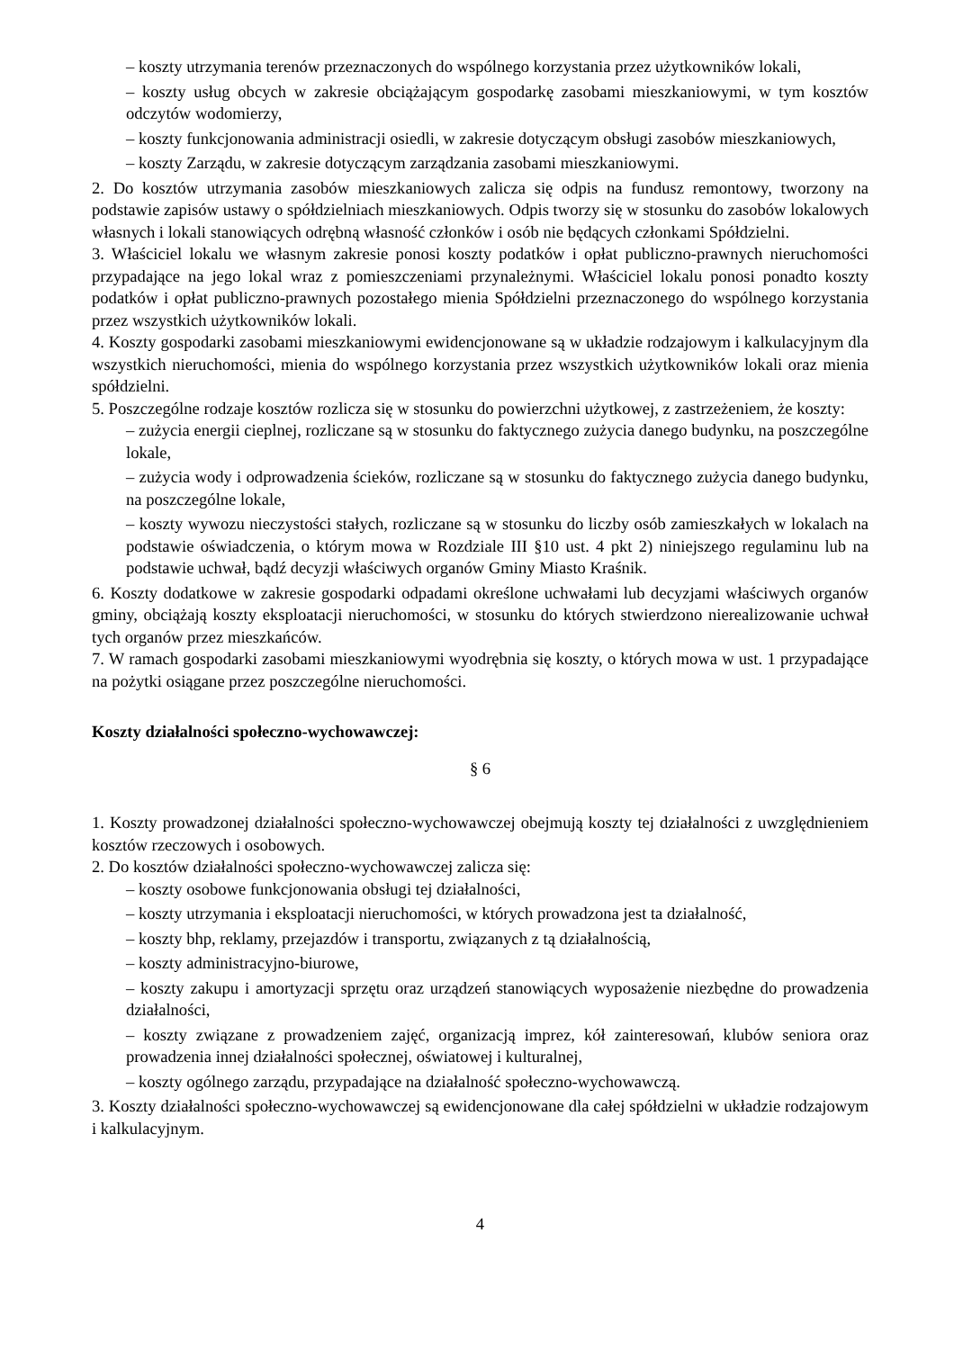– koszty utrzymania terenów przeznaczonych do wspólnego korzystania przez użytkowników lokali,
– koszty usług obcych w zakresie obciążającym gospodarkę zasobami mieszkaniowymi, w tym kosztów odczytów wodomierzy,
– koszty funkcjonowania administracji osiedli, w zakresie dotyczącym obsługi zasobów mieszkaniowych,
– koszty Zarządu, w zakresie dotyczącym zarządzania zasobami mieszkaniowymi.
2. Do kosztów utrzymania zasobów mieszkaniowych zalicza się odpis na fundusz remontowy, tworzony na podstawie zapisów ustawy o spółdzielniach mieszkaniowych. Odpis tworzy się w stosunku do zasobów lokalowych własnych i lokali stanowiących odrębną własność członków i osób nie będących członkami Spółdzielni.
3. Właściciel lokalu we własnym zakresie ponosi koszty podatków i opłat publiczno-prawnych nieruchomości przypadające na jego lokal wraz z pomieszczeniami przynależnymi. Właściciel lokalu ponosi ponadto koszty podatków i opłat publiczno-prawnych pozostałego mienia Spółdzielni przeznaczonego do wspólnego korzystania przez wszystkich użytkowników lokali.
4. Koszty gospodarki zasobami mieszkaniowymi ewidencjonowane są w układzie rodzajowym i kalkulacyjnym dla wszystkich nieruchomości, mienia do wspólnego korzystania przez wszystkich użytkowników lokali oraz mienia spółdzielni.
5. Poszczególne rodzaje kosztów rozlicza się w stosunku do powierzchni użytkowej, z zastrzeżeniem, że koszty:
– zużycia energii cieplnej, rozliczane są w stosunku do faktycznego zużycia danego budynku, na poszczególne lokale,
– zużycia wody i odprowadzenia ścieków, rozliczane są w stosunku do faktycznego zużycia danego budynku, na poszczególne lokale,
– koszty wywozu nieczystości stałych, rozliczane są w stosunku do liczby osób zamieszkałych w lokalach na podstawie oświadczenia, o którym mowa w Rozdziale III §10 ust. 4 pkt 2) niniejszego regulaminu lub na podstawie uchwał, bądź decyzji właściwych organów Gminy Miasto Kraśnik.
6. Koszty dodatkowe w zakresie gospodarki odpadami określone uchwałami lub decyzjami właściwych organów gminy, obciążają koszty eksploatacji nieruchomości, w stosunku do których stwierdzono nierealizowanie uchwał tych organów przez mieszkańców.
7. W ramach gospodarki zasobami mieszkaniowymi wyodrębnia się koszty, o których mowa w ust. 1 przypadające na pożytki osiągane przez poszczególne nieruchomości.
Koszty działalności społeczno-wychowawczej:
§ 6
1. Koszty prowadzonej działalności społeczno-wychowawczej obejmują koszty tej działalności z uwzględnieniem kosztów rzeczowych i osobowych.
2. Do kosztów działalności społeczno-wychowawczej zalicza się:
– koszty osobowe funkcjonowania obsługi tej działalności,
– koszty utrzymania i eksploatacji nieruchomości, w których prowadzona jest ta działalność,
– koszty bhp, reklamy, przejazdów i transportu, związanych z tą działalnością,
– koszty administracyjno-biurowe,
– koszty zakupu i amortyzacji sprzętu oraz urządzeń stanowiących wyposażenie niezbędne do prowadzenia działalności,
– koszty związane z prowadzeniem zajęć, organizacją imprez, kół zainteresowań, klubów seniora oraz prowadzenia innej działalności społecznej, oświatowej i kulturalnej,
– koszty ogólnego zarządu, przypadające na działalność społeczno-wychowawczą.
3. Koszty działalności społeczno-wychowawczej są ewidencjonowane dla całej spółdzielni w układzie rodzajowym i kalkulacyjnym.
4